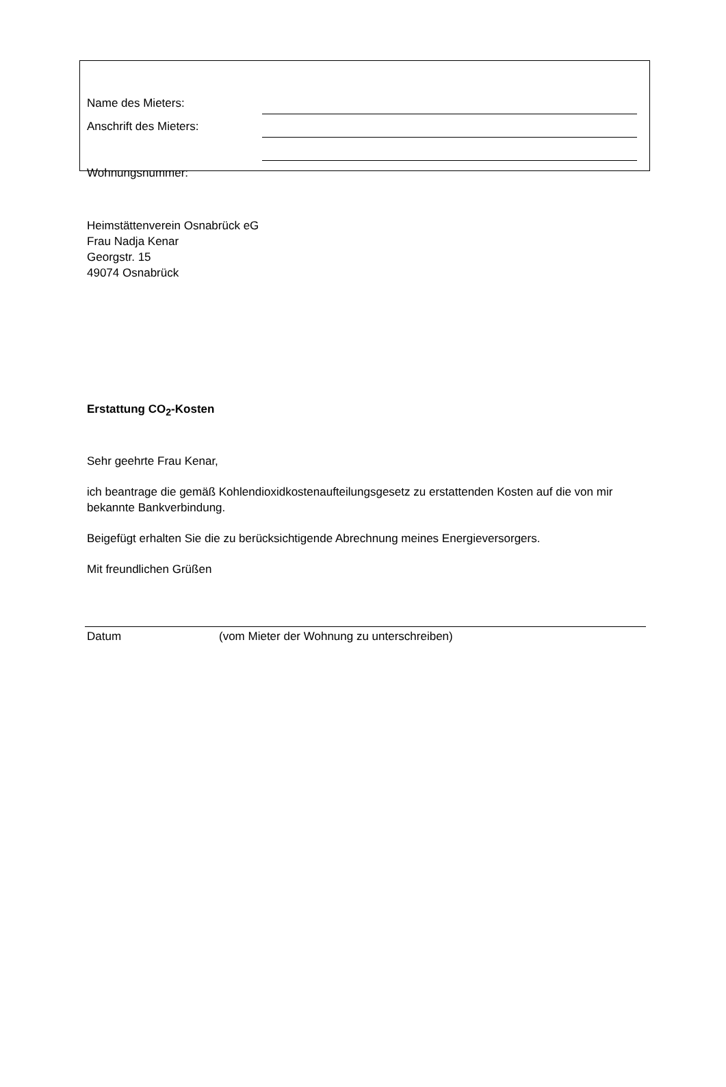Name des Mieters:
Anschrift des Mieters:
Wohnungsnummer:
Heimstättenverein Osnabrück eG
Frau Nadja Kenar
Georgstr. 15
49074 Osnabrück
Erstattung CO<sub>2</sub>-Kosten
Sehr geehrte Frau Kenar,
ich beantrage die gemäß Kohlendioxidkostenaufteilungsgesetz zu erstattenden Kosten auf die von mir bekannte Bankverbindung.
Beigefügt erhalten Sie die zu berücksichtigende Abrechnung meines Energieversorgers.
Mit freundlichen Grüßen
Datum (vom Mieter der Wohnung zu unterschreiben)